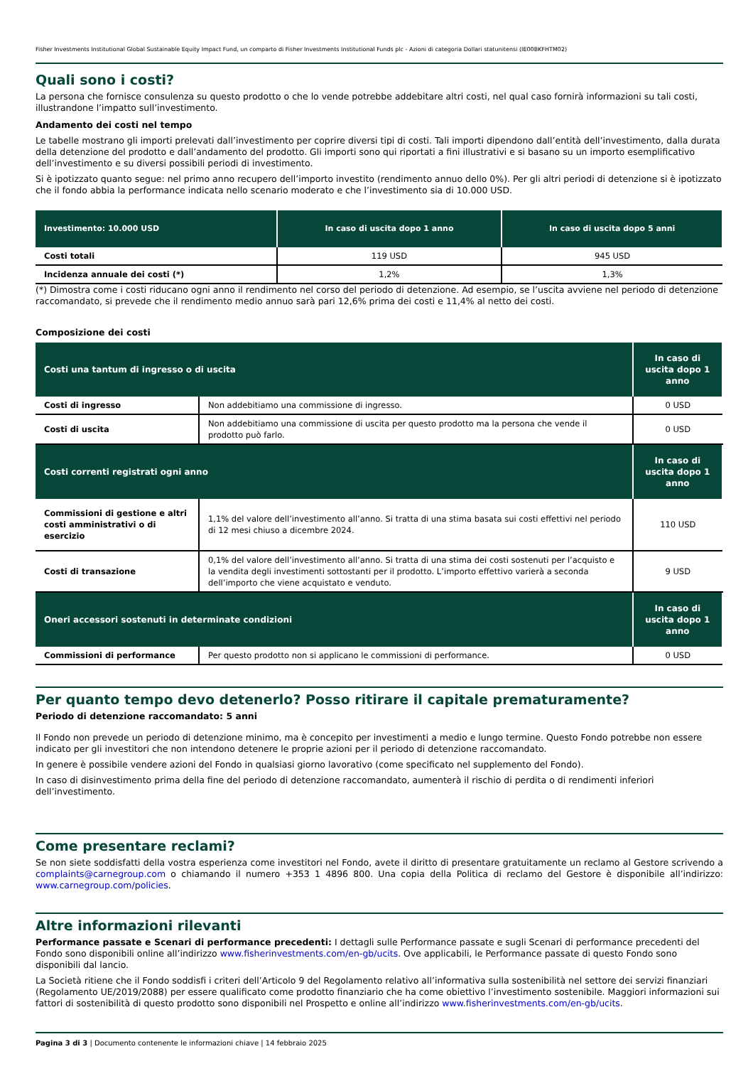Fisher Investments Institutional Global Sustainable Equity Impact Fund, un comparto di Fisher Investments Institutional Funds plc - Azioni di categoria Dollari statunitensi (IE00BKFHTM02)
Quali sono i costi?
La persona che fornisce consulenza su questo prodotto o che lo vende potrebbe addebitare altri costi, nel qual caso fornirà informazioni su tali costi, illustrandone l’impatto sull’investimento.
Andamento dei costi nel tempo
Le tabelle mostrano gli importi prelevati dall’investimento per coprire diversi tipi di costi. Tali importi dipendono dall’entità dell’investimento, dalla durata della detenzione del prodotto e dall’andamento del prodotto. Gli importi sono qui riportati a fini illustrativi e si basano su un importo esemplificativo dell’investimento e su diversi possibili periodi di investimento.
Si è ipotizzato quanto segue: nel primo anno recupero dell’importo investito (rendimento annuo dello 0%). Per gli altri periodi di detenzione si è ipotizzato che il fondo abbia la performance indicata nello scenario moderato e che l’investimento sia di 10.000 USD.
| Investimento: 10.000 USD | In caso di uscita dopo 1 anno | In caso di uscita dopo 5 anni |
| --- | --- | --- |
| Costi totali | 119 USD | 945 USD |
| Incidenza annuale dei costi (*) | 1,2% | 1,3% |
(*) Dimostra come i costi riducano ogni anno il rendimento nel corso del periodo di detenzione. Ad esempio, se l’uscita avviene nel periodo di detenzione raccomandato, si prevede che il rendimento medio annuo sarà pari 12,6% prima dei costi e 11,4% al netto dei costi.
Composizione dei costi
| Costi una tantum di ingresso o di uscita | | In caso di uscita dopo 1 anno |
| --- | --- | --- |
| Costi di ingresso | Non addebitiamo una commissione di ingresso. | 0 USD |
| Costi di uscita | Non addebitiamo una commissione di uscita per questo prodotto ma la persona che vende il prodotto può farlo. | 0 USD |
| Costi correnti registrati ogni anno | | In caso di uscita dopo 1 anno |
| Commissioni di gestione e altri costi amministrativi o di esercizio | 1,1% del valore dell’investimento all’anno. Si tratta di una stima basata sui costi effettivi nel periodo di 12 mesi chiuso a dicembre 2024. | 110 USD |
| Costi di transazione | 0,1% del valore dell’investimento all’anno. Si tratta di una stima dei costi sostenuti per l’acquisto e la vendita degli investimenti sottostanti per il prodotto. L’importo effettivo varierà a seconda dell’importo che viene acquistato e venduto. | 9 USD |
| Oneri accessori sostenuti in determinate condizioni | | In caso di uscita dopo 1 anno |
| Commissioni di performance | Per questo prodotto non si applicano le commissioni di performance. | 0 USD |
Per quanto tempo devo detenerlo? Posso ritirare il capitale prematuramente?
Periodo di detenzione raccomandato: 5 anni
Il Fondo non prevede un periodo di detenzione minimo, ma è concepito per investimenti a medio e lungo termine. Questo Fondo potrebbe non essere indicato per gli investitori che non intendono detenere le proprie azioni per il periodo di detenzione raccomandato.
In genere è possibile vendere azioni del Fondo in qualsiasi giorno lavorativo (come specificato nel supplemento del Fondo).
In caso di disinvestimento prima della fine del periodo di detenzione raccomandato, aumenterà il rischio di perdita o di rendimenti inferiori dell’investimento.
Come presentare reclami?
Se non siete soddisfatti della vostra esperienza come investitori nel Fondo, avete il diritto di presentare gratuitamente un reclamo al Gestore scrivendo a complaints@carnegroup.com o chiamando il numero +353 1 4896 800. Una copia della Politica di reclamo del Gestore è disponibile all’indirizzo: www.carnegroup.com/policies.
Altre informazioni rilevanti
Performance passate e Scenari di performance precedenti: I dettagli sulle Performance passate e sugli Scenari di performance precedenti del Fondo sono disponibili online all’indirizzo www.fisherinvestments.com/en-gb/ucits. Ove applicabili, le Performance passate di questo Fondo sono disponibili dal lancio.
La Società ritiene che il Fondo soddisfi i criteri dell’Articolo 9 del Regolamento relativo all’informativa sulla sostenibilità nel settore dei servizi finanziari (Regolamento UE/2019/2088) per essere qualificato come prodotto finanziario che ha come obiettivo l’investimento sostenibile. Maggiori informazioni sui fattori di sostenibilità di questo prodotto sono disponibili nel Prospetto e online all’indirizzo www.fisherinvestments.com/en-gb/ucits.
Pagina 3 di 3 | Documento contenente le informazioni chiave | 14 febbraio 2025